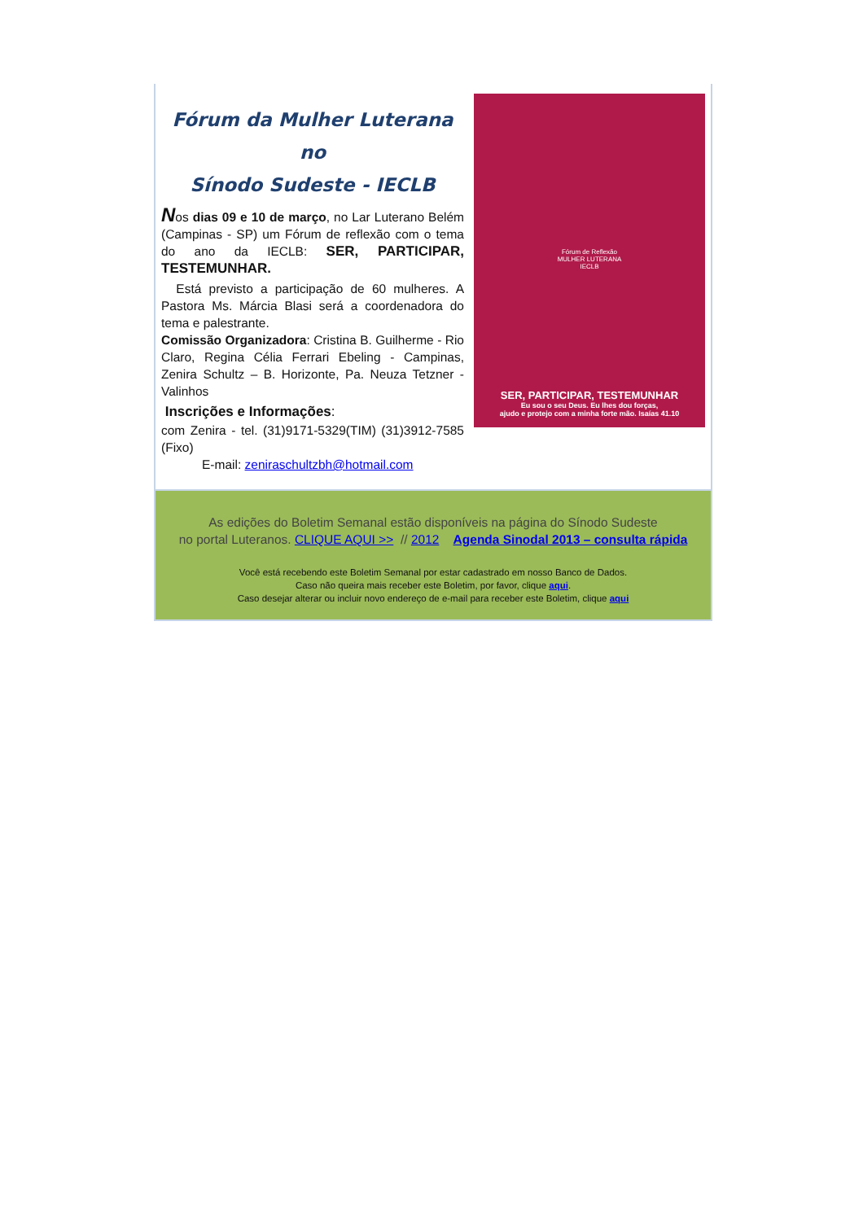Fórum da Mulher Luterana no
Sínodo Sudeste - IECLB
Nos dias 09 e 10 de março, no Lar Luterano Belém (Campinas - SP) um Fórum de reflexão com o tema do ano da IECLB: SER, PARTICIPAR, TESTEMUNHAR.
Está previsto a participação de 60 mulheres. A Pastora Ms. Márcia Blasi será a coordenadora do tema e palestrante.
Comissão Organizadora: Cristina B. Guilherme - Rio Claro, Regina Célia Ferrari Ebeling - Campinas, Zenira Schultz – B. Horizonte, Pa. Neuza Tetzner - Valinhos
Inscrições e Informações:
com Zenira - tel. (31)9171-5329(TIM) (31)3912-7585 (Fixo)
E-mail: zeniraschultzbh@hotmail.com
Fórum de Reflexão
MULHER LUTERANA
IECLB
SER, PARTICIPAR, TESTEMUNHAR
Eu sou o seu Deus. Eu lhes dou forças,
ajudo e protejo com a minha forte mão. Isaías 41.10
As edições do Boletim Semanal estão disponíveis na página do Sínodo Sudeste
no portal Luteranos. CLIQUE AQUI >> // 2012 Agenda Sinodal 2013 – consulta rápida
Você está recebendo este Boletim Semanal por estar cadastrado em nosso Banco de Dados.
Caso não queira mais receber este Boletim, por favor, clique aqui.
Caso desejar alterar ou incluir novo endereço de e-mail para receber este Boletim, clique aqui